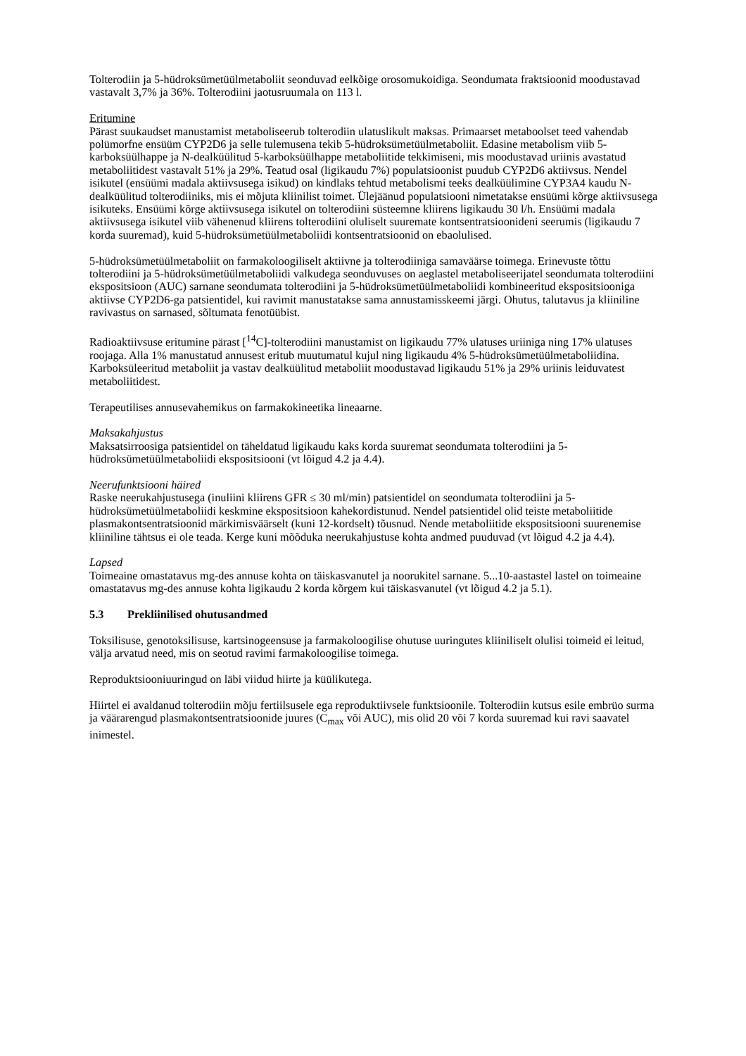Tolterodiin ja 5-hüdroksümetüülmetaboliit seonduvad eelkõige orosomukoidiga. Seondumata fraktsioonid moodustavad vastavalt 3,7% ja 36%. Tolterodiini jaotusruumala on 113 l.
Eritumine
Pärast suukaudset manustamist metaboliseerub tolterodiin ulatuslikult maksas. Primaarset metaboolset teed vahendab polümorfne ensüüm CYP2D6 ja selle tulemusena tekib 5-hüdroksümetüülmetaboliit. Edasine metabolism viib 5-karboksüülhappe ja N-dealküülitud 5-karboksüülhappe metaboliitide tekkimiseni, mis moodustavad uriinis avastatud metaboliitidest vastavalt 51% ja 29%. Teatud osal (ligikaudu 7%) populatsioonist puudub CYP2D6 aktiivsus. Nendel isikutel (ensüümi madala aktiivsusega isikud) on kindlaks tehtud metabolismi teeks dealküülimine CYP3A4 kaudu N-dealküülitud tolterodiiniks, mis ei mõjuta kliinilist toimet. Ülejäänud populatsiooni nimetatakse ensüümi kõrge aktiivsusega isikuteks. Ensüümi kõrge aktiivsusega isikutel on tolterodiini süsteemne kliirens ligikaudu 30 l/h. Ensüümi madala aktiivsusega isikutel viib vähenenud kliirens tolterodiini oluliselt suuremate kontsentratsioonideni seerumis (ligikaudu 7 korda suuremad), kuid 5-hüdroksümetüülmetaboliidi kontsentratsioonid on ebaolulised.
5-hüdroksümetüülmetaboliit on farmakoloogiliselt aktiivne ja tolterodiiniga samaväärse toimega. Erinevuste tõttu tolterodiini ja 5-hüdroksümetüülmetaboliidi valkudega seonduvuses on aeglastel metaboliseerijatel seondumata tolterodiini ekspositsioon (AUC) sarnane seondumata tolterodiini ja 5-hüdroksümetüülmetaboliidi kombineeritud ekspositsiooniga aktiivse CYP2D6-ga patsientidel, kui ravimit manustatakse sama annustamisskeemi järgi. Ohutus, talutavus ja kliiniline ravivastus on sarnased, sõltumata fenotüübist.
Radioaktiivsuse eritumine pärast [<sup>14</sup>C]-tolterodiini manustamist on ligikaudu 77% ulatuses uriiniga ning 17% ulatuses roojaga. Alla 1% manustatud annusest eritub muutumatul kujul ning ligikaudu 4% 5-hüdroksümetüülmetaboliidina. Karboksüleeritud metaboliit ja vastav dealküülitud metaboliit moodustavad ligikaudu 51% ja 29% uriinis leiduvatest metaboliitidest.
Terapeutilises annusevahemikus on farmakokineetika lineaarne.
Maksakahjustus
Maksatsirroosiga patsientidel on täheldatud ligikaudu kaks korda suuremat seondumata tolterodiini ja 5-hüdroksümetüülmetaboliidi ekspositsiooni (vt lõigud 4.2 ja 4.4).
Neerufunktsiooni häired
Raske neerukahjustusega (inuliini kliirens GFR ≤ 30 ml/min) patsientidel on seondumata tolterodiini ja 5-hüdroksümetüülmetaboliidi keskmine ekspositsioon kahekordistunud. Nendel patsientidel olid teiste metaboliitide plasmakontsentratsioonid märkimisväärselt (kuni 12-kordselt) tõusnud. Nende metaboliitide ekspositsiooni suurenemise kliiniline tähtsus ei ole teada. Kerge kuni mõõduka neerukahjustuse kohta andmed puuduvad (vt lõigud 4.2 ja 4.4).
Lapsed
Toimeaine omastatavus mg-des annuse kohta on täiskasvanutel ja noorukitel sarnane. 5...10-aastastel lastel on toimeaine omastatavus mg-des annuse kohta ligikaudu 2 korda kõrgem kui täiskasvanutel (vt lõigud 4.2 ja 5.1).
5.3 Prekliinilised ohutusandmed
Toksilisuse, genotoksilisuse, kartsinogeensuse ja farmakoloogilise ohutuse uuringutes kliiniliselt olulisi toimeid ei leitud, välja arvatud need, mis on seotud ravimi farmakoloogilise toimega.
Reproduktsiooniuuringud on läbi viidud hiirte ja küülikutega.
Hiirtel ei avaldanud tolterodiin mõju fertiilsusele ega reproduktiivsele funktsioonile. Tolterodiin kutsus esile embrüo surma ja väärarengud plasmakontsentratsioonide juures (C<sub>max</sub> või AUC), mis olid 20 või 7 korda suuremad kui ravi saavatel inimestel.